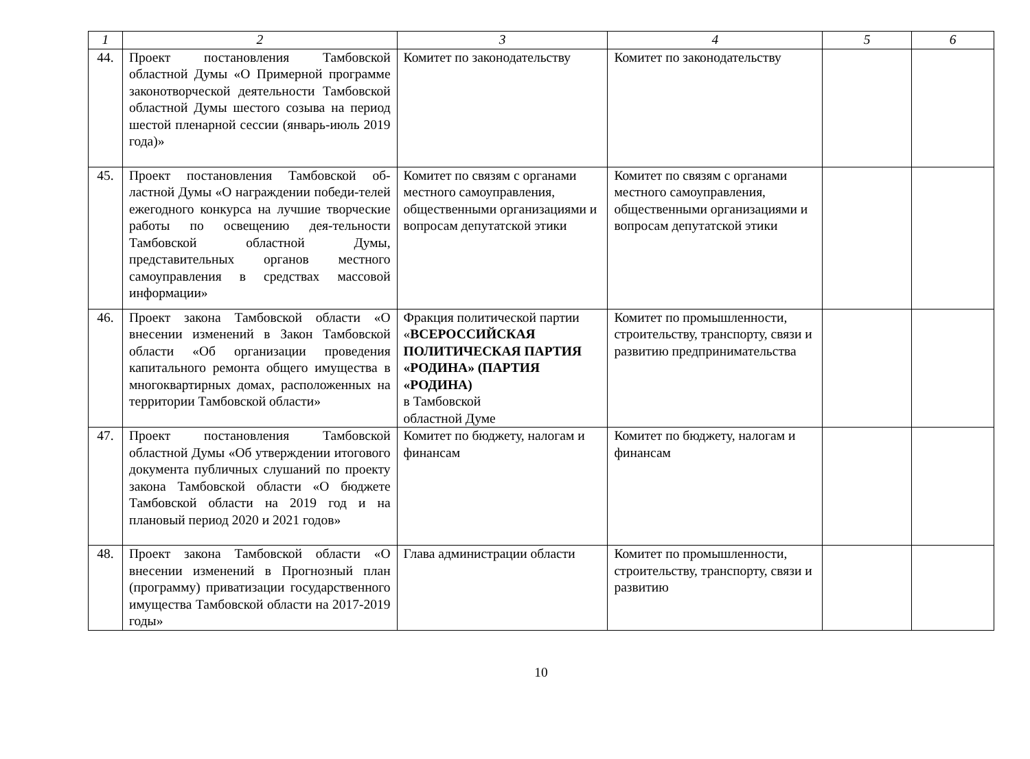| 1 | 2 | 3 | 4 | 5 | 6 |
| --- | --- | --- | --- | --- | --- |
| 44. | Проект постановления Тамбовской областной Думы «О Примерной программе законотворческой деятельности Тамбовской областной Думы шестого созыва на период шестой пленарной сессии (январь-июль 2019 года)» | Комитет по законодательству | Комитет по законодательству | | |
| 45. | Проект постановления Тамбовской об-ластной Думы «О награждении победи-телей ежегодного конкурса на лучшие творческие работы по освещению дея-тельности Тамбовской областной Думы, представительных органов местного самоуправления в средствах массовой информации» | Комитет по связям с органами местного самоуправления, общественными организациями и вопросам депутатской этики | Комитет по связям с органами местного самоуправления, общественными организациями и вопросам депутатской этики | | |
| 46. | Проект закона Тамбовской области «О внесении изменений в Закон Тамбовской области «Об организации проведения капитального ремонта общего имущества в многоквартирных домах, расположенных на территории Тамбовской области» | Фракция политической партии « ВСЕРОССИЙСКАЯ ПОЛИТИЧЕСКАЯ ПАРТИЯ «РОДИНА» (ПАРТИЯ «РОДИНА) в Тамбовской областной Думе | Комитет по промышленности, строительству, транспорту, связи и развитию предпринимательства | | |
| 47. | Проект постановления Тамбовской областной Думы «Об утверждении итогового документа публичных слушаний по проекту закона Тамбовской области «О бюджете Тамбовской области на 2019 год и на плановый период 2020 и 2021 годов» | Комитет по бюджету, налогам и финансам | Комитет по бюджету, налогам и финансам | | |
| 48. | Проект закона Тамбовской области «О внесении изменений в Прогнозный план (программу) приватизации государственного имущества Тамбовской области на 2017-2019 годы» | Глава администрации области | Комитет по промышленности, строительству, транспорту, связи и развитию | | |
10